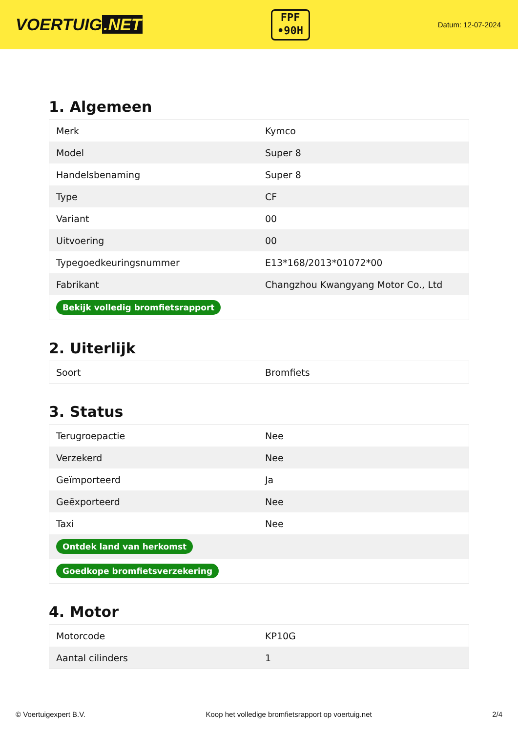VOERTUIG.NET
FPF
•90H
Datum: 12-07-2024
1. Algemeen
| Merk | Kymco |
| Model | Super 8 |
| Handelsbenaming | Super 8 |
| Type | CF |
| Variant | 00 |
| Uitvoering | 00 |
| Typegoedkeuringsnummer | E13*168/2013*01072*00 |
| Fabrikant | Changzhou Kwangyang Motor Co., Ltd |
| Bekijk volledig bromfietsrapport | |
2. Uiterlijk
| Soort | Bromfiets |
3. Status
| Terugroepactie | Nee |
| Verzekerd | Nee |
| Geïmporteerd | Ja |
| Geëxporteerd | Nee |
| Taxi | Nee |
| Ontdek land van herkomst | |
| Goedkope bromfietsverzekering | |
4. Motor
| Motorcode | KP10G |
| Aantal cilinders | 1 |
© Voertuigexpert B.V. Koop het volledige bromfietsrapport op voertuig.net 2/4